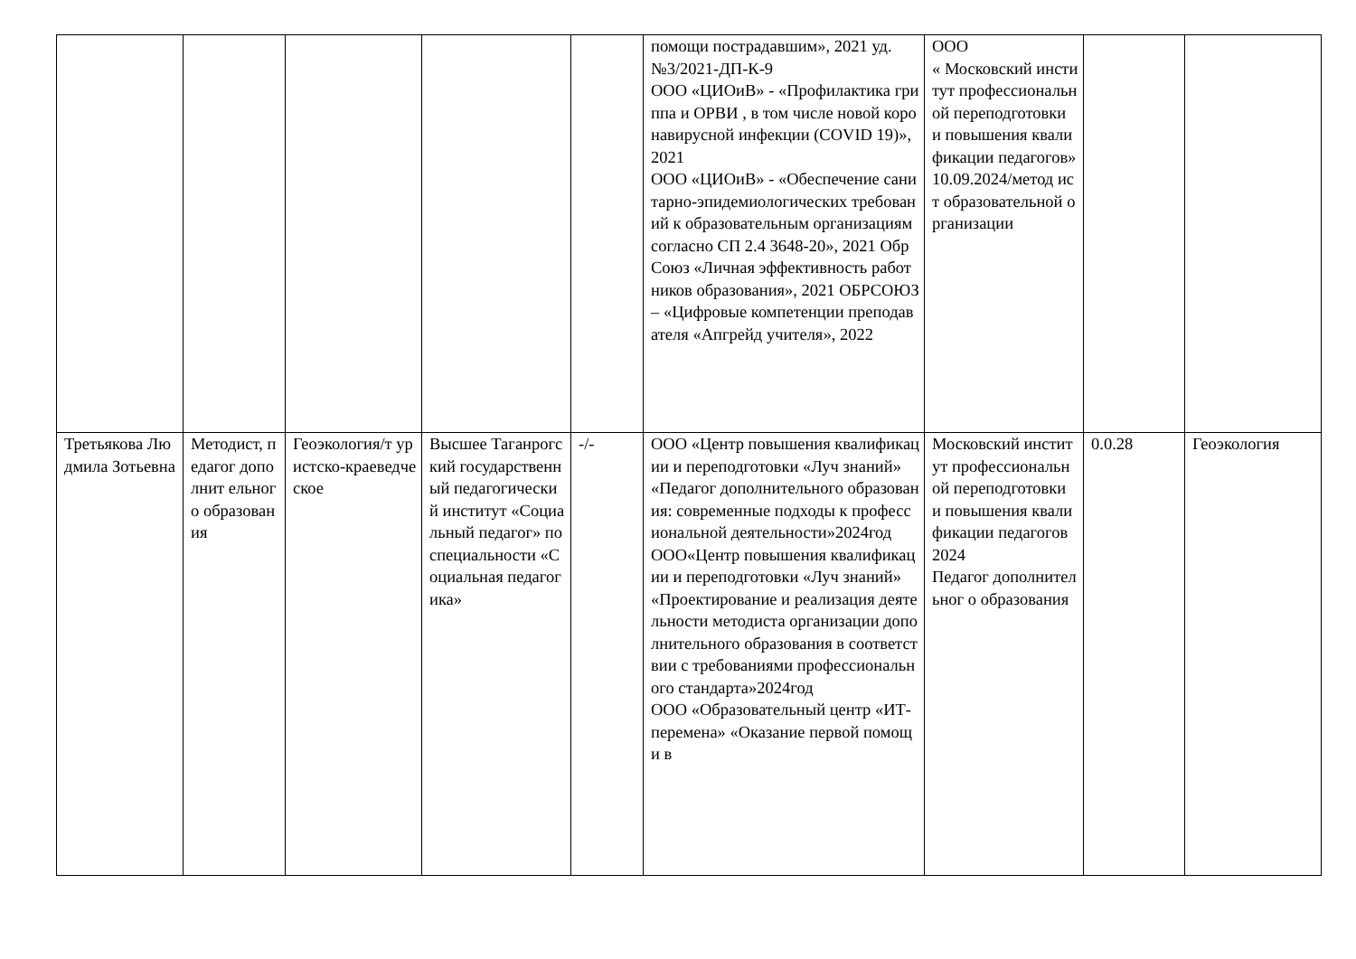| | | | | | помощи пострадавшим», 2021 уд.№3/2021-ДП-К-9 ООО «ЦИОиВ» - «Профилактика гриппа и ОРВИ , в том числе новой коронавирусной инфекции (COVID 19)», 2021 ООО «ЦИОиВ» - «Обеспечение санитарно-эпидемиологических требований к образовательным организациям согласно СП 2.4 3648-20», 2021 ОбрСоюз «Личная эффективность работников образования», 2021 ОБРСОЮЗ – «Цифровые компетенции преподавателя «Апгрейд учителя», 2022 | ООО « Московский институт профессиональн ой переподготовки и повышения квалификации педагогов» 10.09.2024/метод ист образовательной организации | | |
| Третьякова Людмила Зотьевна | Методист, педагог дополнит ельного образован ия | Геоэкология/т уристско-краеведческое | Высшее Таганрогский государственн ый педагогический институт «Социальный педагог» по специальности «Социальная педагогика» | -/- | ООО «Центр повышения квалификации и переподготовки «Луч знаний» «Педагог дополнительного образования: современные подходы к профессиональной деятельности»2024год ООО«Центр повышения квалификации и переподготовки «Луч знаний» «Проектирование и реализация деятельности методиста организации дополнительного образования в соответствии с требованиями профессионального стандарта»2024год ООО «Образовательный центр «ИТ-перемена» «Оказание первой помощи в | Московский институт профессиональн ой переподготовки и повышения квалификации педагогов 2024 Педагог дополнительног о образования | 0.0.28 | Геоэкология |